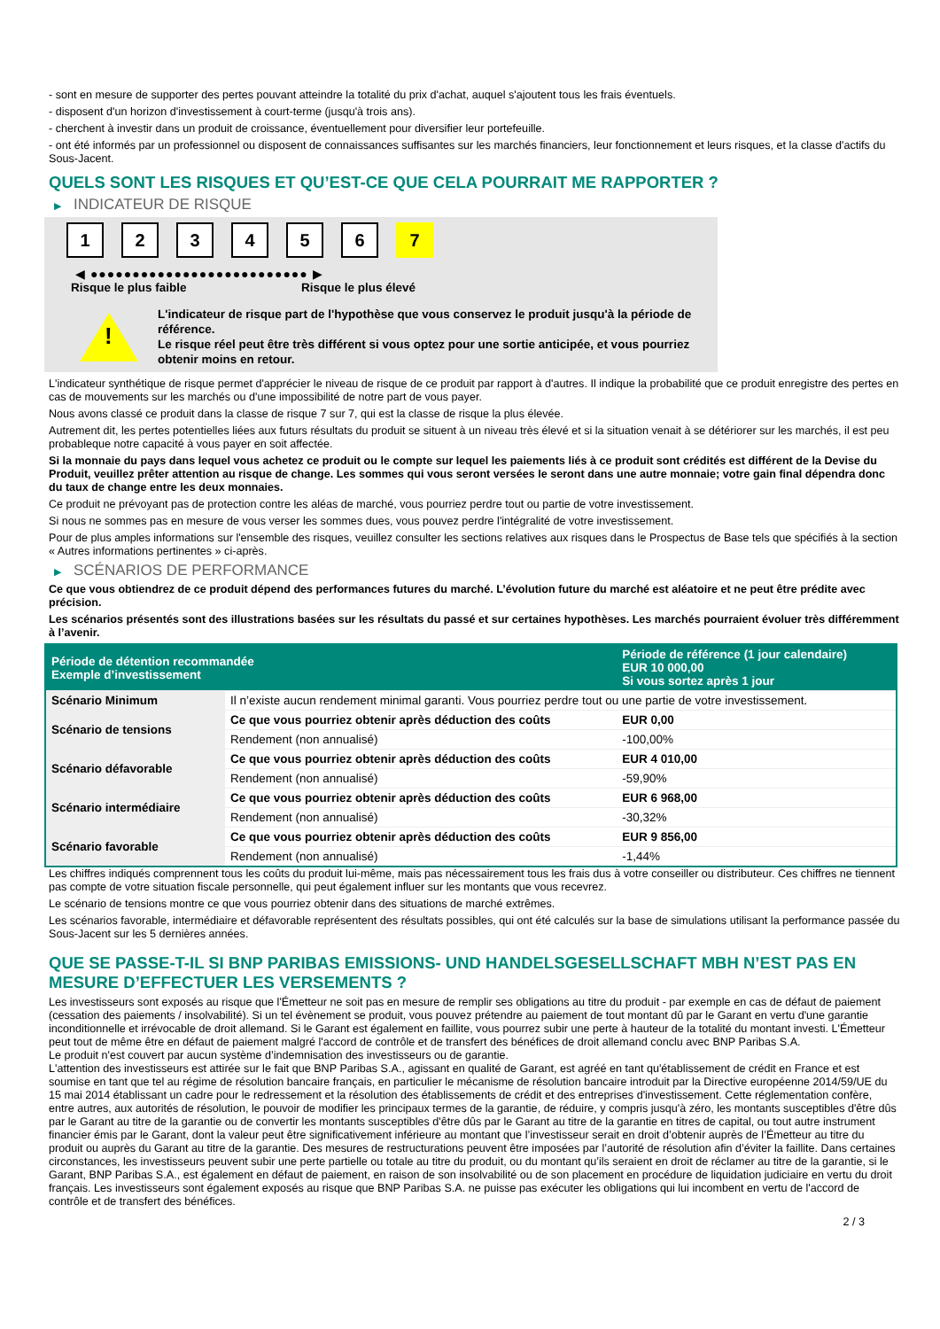- sont en mesure de supporter des pertes pouvant atteindre la totalité du prix d'achat, auquel s'ajoutent tous les frais éventuels.
- disposent d'un horizon d'investissement à court-terme (jusqu'à trois ans).
- cherchent à investir dans un produit de croissance, éventuellement pour diversifier leur portefeuille.
- ont été informés par un professionnel ou disposent de connaissances suffisantes sur les marchés financiers, leur fonctionnement et leurs risques, et la classe d'actifs du Sous-Jacent.
QUELS SONT LES RISQUES ET QU’EST-CE QUE CELA POURRAIT ME RAPPORTER ?
▶ INDICATEUR DE RISQUE
1 2 3 4 5 6 7
◀ ●●●●●●●●●●●●●●●●●●●●●●●●●● ▶
Risque le plus faible Risque le plus élevé
!
L'indicateur de risque part de l'hypothèse que vous conservez le produit jusqu'à la période de référence.
Le risque réel peut être très différent si vous optez pour une sortie anticipée, et vous pourriez obtenir moins en retour.
L'indicateur synthétique de risque permet d'apprécier le niveau de risque de ce produit par rapport à d'autres. Il indique la probabilité que ce produit enregistre des pertes en cas de mouvements sur les marchés ou d'une impossibilité de notre part de vous payer.
Nous avons classé ce produit dans la classe de risque 7 sur 7, qui est la classe de risque la plus élevée.
Autrement dit, les pertes potentielles liées aux futurs résultats du produit se situent à un niveau très élevé et si la situation venait à se détériorer sur les marchés, il est peu probableque notre capacité à vous payer en soit affectée.
Si la monnaie du pays dans lequel vous achetez ce produit ou le compte sur lequel les paiements liés à ce produit sont crédités est différent de la Devise du Produit, veuillez prêter attention au risque de change. Les sommes qui vous seront versées le seront dans une autre monnaie; votre gain final dépendra donc du taux de change entre les deux monnaies.
Ce produit ne prévoyant pas de protection contre les aléas de marché, vous pourriez perdre tout ou partie de votre investissement.
Si nous ne sommes pas en mesure de vous verser les sommes dues, vous pouvez perdre l'intégralité de votre investissement.
Pour de plus amples informations sur l'ensemble des risques, veuillez consulter les sections relatives aux risques dans le Prospectus de Base tels que spécifiés à la section « Autres informations pertinentes » ci-après.
▶ SCÉNARIOS DE PERFORMANCE
Ce que vous obtiendrez de ce produit dépend des performances futures du marché. L’évolution future du marché est aléatoire et ne peut être prédite avec précision.
Les scénarios présentés sont des illustrations basées sur les résultats du passé et sur certaines hypothèses. Les marchés pourraient évoluer très différemment à l’avenir.
| Période de détention recommandée Exemple d’investissement | | Période de référence (1 jour calendaire) EUR 10 000,00 Si vous sortez après 1 jour |
| --- | --- | --- |
| Scénario Minimum | Il n’existe aucun rendement minimal garanti. Vous pourriez perdre tout ou une partie de votre investissement. | |
| Scénario de tensions | Ce que vous pourriez obtenir après déduction des coûts | EUR 0,00 |
| | Rendement (non annualisé) | -100,00% |
| Scénario défavorable | Ce que vous pourriez obtenir après déduction des coûts | EUR 4 010,00 |
| | Rendement (non annualisé) | -59,90% |
| Scénario intermédiaire | Ce que vous pourriez obtenir après déduction des coûts | EUR 6 968,00 |
| | Rendement (non annualisé) | -30,32% |
| Scénario favorable | Ce que vous pourriez obtenir après déduction des coûts | EUR 9 856,00 |
| | Rendement (non annualisé) | -1,44% |
Les chiffres indiqués comprennent tous les coûts du produit lui-même, mais pas nécessairement tous les frais dus à votre conseiller ou distributeur. Ces chiffres ne tiennent pas compte de votre situation fiscale personnelle, qui peut également influer sur les montants que vous recevrez.
Le scénario de tensions montre ce que vous pourriez obtenir dans des situations de marché extrêmes.
Les scénarios favorable, intermédiaire et défavorable représentent des résultats possibles, qui ont été calculés sur la base de simulations utilisant la performance passée du Sous-Jacent sur les 5 dernières années.
QUE SE PASSE-T-IL SI BNP PARIBAS EMISSIONS- UND HANDELSGESELLSCHAFT MBH N’EST PAS EN MESURE D’EFFECTUER LES VERSEMENTS ?
Les investisseurs sont exposés au risque que l'Émetteur ne soit pas en mesure de remplir ses obligations au titre du produit - par exemple en cas de défaut de paiement (cessation des paiements / insolvabilité). Si un tel évènement se produit, vous pouvez prétendre au paiement de tout montant dû par le Garant en vertu d'une garantie inconditionnelle et irrévocable de droit allemand. Si le Garant est également en faillite, vous pourrez subir une perte à hauteur de la totalité du montant investi. L'Émetteur peut tout de même être en défaut de paiement malgré l'accord de contrôle et de transfert des bénéfices de droit allemand conclu avec BNP Paribas S.A.
Le produit n'est couvert par aucun système d’indemnisation des investisseurs ou de garantie.
L'attention des investisseurs est attirée sur le fait que BNP Paribas S.A., agissant en qualité de Garant, est agréé en tant qu'établissement de crédit en France et est soumise en tant que tel au régime de résolution bancaire français, en particulier le mécanisme de résolution bancaire introduit par la Directive européenne 2014/59/UE du 15 mai 2014 établissant un cadre pour le redressement et la résolution des établissements de crédit et des entreprises d'investissement. Cette réglementation confère, entre autres, aux autorités de résolution, le pouvoir de modifier les principaux termes de la garantie, de réduire, y compris jusqu'à zéro, les montants susceptibles d'être dûs par le Garant au titre de la garantie ou de convertir les montants susceptibles d'être dûs par le Garant au titre de la garantie en titres de capital, ou tout autre instrument financier émis par le Garant, dont la valeur peut être significativement inférieure au montant que l’investisseur serait en droit d’obtenir auprès de l’Émetteur au titre du produit ou auprès du Garant au titre de la garantie. Des mesures de restructurations peuvent être imposées par l’autorité de résolution afin d’éviter la faillite. Dans certaines circonstances, les investisseurs peuvent subir une perte partielle ou totale au titre du produit, ou du montant qu’ils seraient en droit de réclamer au titre de la garantie, si le Garant, BNP Paribas S.A., est également en défaut de paiement, en raison de son insolvabilité ou de son placement en procédure de liquidation judiciaire en vertu du droit français. Les investisseurs sont également exposés au risque que BNP Paribas S.A. ne puisse pas exécuter les obligations qui lui incombent en vertu de l'accord de contrôle et de transfert des bénéfices.
2 / 3